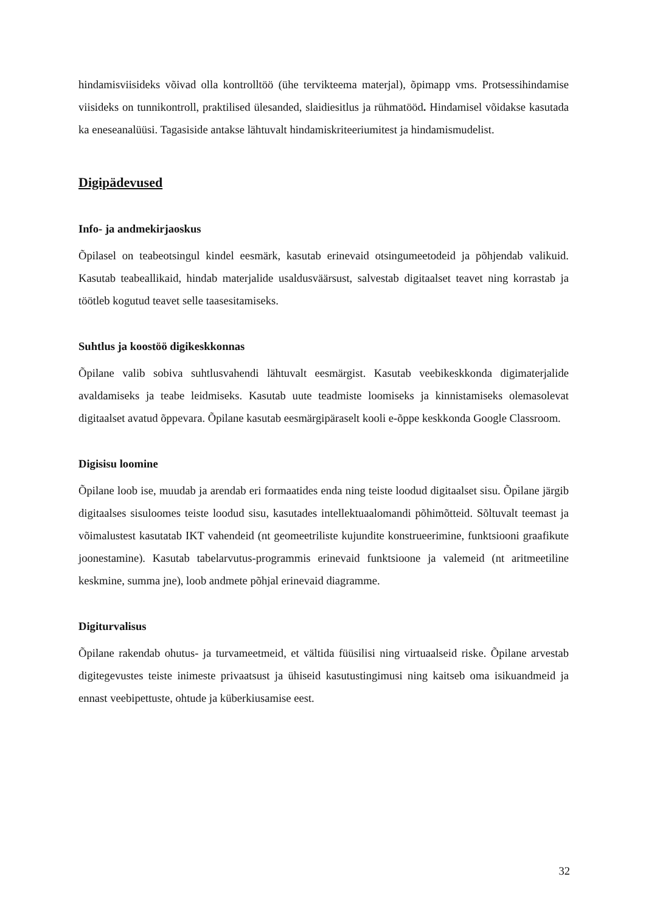hindamisviisideks võivad olla kontrolltöö (ühe tervikteema materjal), õpimapp vms. Protsessihindamise viisideks on tunnikontroll, praktilised ülesanded, slaidiesitlus ja rühmatööd. Hindamisel võidakse kasutada ka eneseanalüüsi. Tagasiside antakse lähtuvalt hindamiskriteeriumitest ja hindamismudelist.
Digipädevused
Info- ja andmekirjaoskus
Õpilasel on teabeotsingul kindel eesmärk, kasutab erinevaid otsingumeetodeid ja põhjendab valikuid. Kasutab teabeallikaid, hindab materjalide usaldusväärsust, salvestab digitaalset teavet ning korrastab ja töötleb kogutud teavet selle taasesitamiseks.
Suhtlus ja koostöö digikeskkonnas
Õpilane valib sobiva suhtlusvahendi lähtuvalt eesmärgist. Kasutab veebikeskkonda digimaterjalide avaldamiseks ja teabe leidmiseks. Kasutab uute teadmiste loomiseks ja kinnistamiseks olemasolevat digitaalset avatud õppevara. Õpilane kasutab eesmärgipäraselt kooli e-õppe keskkonda Google Classroom.
Digisisu loomine
Õpilane loob ise, muudab ja arendab eri formaatides enda ning teiste loodud digitaalset sisu. Õpilane järgib digitaalses sisuloomes teiste loodud sisu, kasutades intellektuaalomandi põhimõtteid. Sõltuvalt teemast ja võimalustest kasutatab IKT vahendeid (nt geomeetriliste kujundite konstrueerimine, funktsiooni graafikute joonestamine). Kasutab tabelarvutus-programmis erinevaid funktsioone ja valemeid (nt aritmeetiline keskmine, summa jne), loob andmete põhjal erinevaid diagramme.
Digiturvalisus
Õpilane rakendab ohutus- ja turvameetmeid, et vältida füüsilisi ning virtuaalseid riske. Õpilane arvestab digitegevustes teiste inimeste privaatsust ja ühiseid kasutustingimusi ning kaitseb oma isikuandmeid ja ennast veebipettuste, ohtude ja küberkiusamise eest.
32